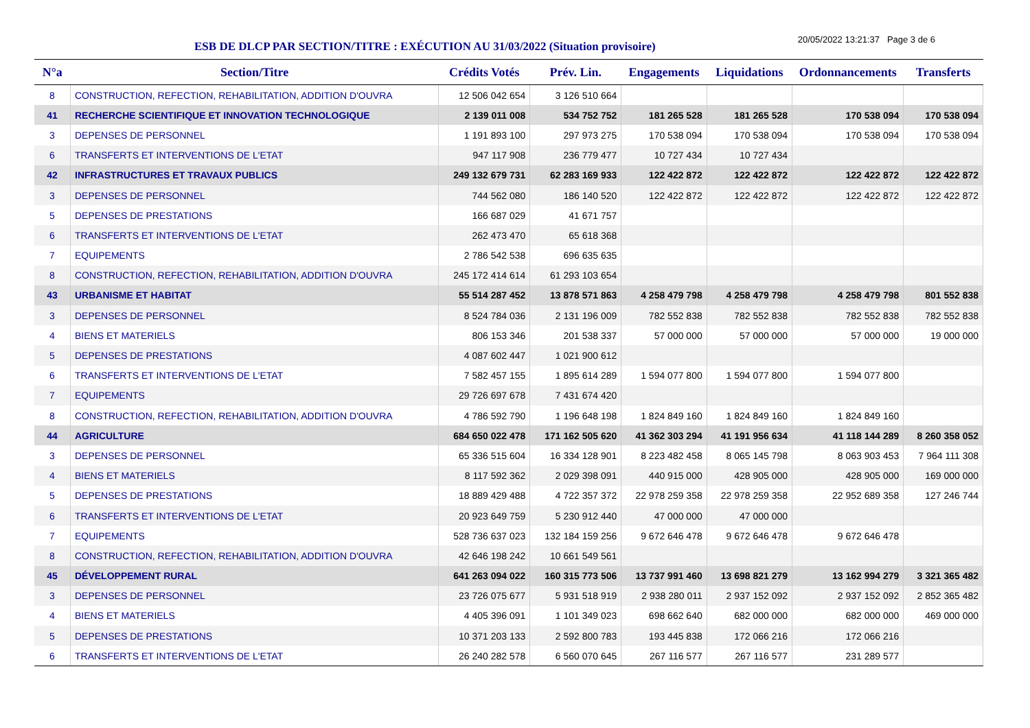ESB DE DLCP PAR SECTION/TITRE : EXÉCUTION AU 31/03/2022 (Situation provisoire)
20/05/2022 13:21:37 Page 3 de 6
| N°a | Section/Titre | Crédits Votés | Prév. Lin. | Engagements | Liquidations | Ordonnancements | Transferts |
| --- | --- | --- | --- | --- | --- | --- | --- |
| 8 | CONSTRUCTION, REFECTION, REHABILITATION, ADDITION D'OUVRA | 12 506 042 654 | 3 126 510 664 | | | | |
| 41 | RECHERCHE SCIENTIFIQUE ET INNOVATION TECHNOLOGIQUE | 2 139 011 008 | 534 752 752 | 181 265 528 | 181 265 528 | 170 538 094 | 170 538 094 |
| 3 | DEPENSES DE PERSONNEL | 1 191 893 100 | 297 973 275 | 170 538 094 | 170 538 094 | 170 538 094 | 170 538 094 |
| 6 | TRANSFERTS ET INTERVENTIONS DE L'ETAT | 947 117 908 | 236 779 477 | 10 727 434 | 10 727 434 | | |
| 42 | INFRASTRUCTURES ET TRAVAUX PUBLICS | 249 132 679 731 | 62 283 169 933 | 122 422 872 | 122 422 872 | 122 422 872 | 122 422 872 |
| 3 | DEPENSES DE PERSONNEL | 744 562 080 | 186 140 520 | 122 422 872 | 122 422 872 | 122 422 872 | 122 422 872 |
| 5 | DEPENSES DE PRESTATIONS | 166 687 029 | 41 671 757 | | | | |
| 6 | TRANSFERTS ET INTERVENTIONS DE L'ETAT | 262 473 470 | 65 618 368 | | | | |
| 7 | EQUIPEMENTS | 2 786 542 538 | 696 635 635 | | | | |
| 8 | CONSTRUCTION, REFECTION, REHABILITATION, ADDITION D'OUVRA | 245 172 414 614 | 61 293 103 654 | | | | |
| 43 | URBANISME ET HABITAT | 55 514 287 452 | 13 878 571 863 | 4 258 479 798 | 4 258 479 798 | 4 258 479 798 | 801 552 838 |
| 3 | DEPENSES DE PERSONNEL | 8 524 784 036 | 2 131 196 009 | 782 552 838 | 782 552 838 | 782 552 838 | 782 552 838 |
| 4 | BIENS ET MATERIELS | 806 153 346 | 201 538 337 | 57 000 000 | 57 000 000 | 57 000 000 | 19 000 000 |
| 5 | DEPENSES DE PRESTATIONS | 4 087 602 447 | 1 021 900 612 | | | | |
| 6 | TRANSFERTS ET INTERVENTIONS DE L'ETAT | 7 582 457 155 | 1 895 614 289 | 1 594 077 800 | 1 594 077 800 | 1 594 077 800 | |
| 7 | EQUIPEMENTS | 29 726 697 678 | 7 431 674 420 | | | | |
| 8 | CONSTRUCTION, REFECTION, REHABILITATION, ADDITION D'OUVRA | 4 786 592 790 | 1 196 648 198 | 1 824 849 160 | 1 824 849 160 | 1 824 849 160 | |
| 44 | AGRICULTURE | 684 650 022 478 | 171 162 505 620 | 41 362 303 294 | 41 191 956 634 | 41 118 144 289 | 8 260 358 052 |
| 3 | DEPENSES DE PERSONNEL | 65 336 515 604 | 16 334 128 901 | 8 223 482 458 | 8 065 145 798 | 8 063 903 453 | 7 964 111 308 |
| 4 | BIENS ET MATERIELS | 8 117 592 362 | 2 029 398 091 | 440 915 000 | 428 905 000 | 428 905 000 | 169 000 000 |
| 5 | DEPENSES DE PRESTATIONS | 18 889 429 488 | 4 722 357 372 | 22 978 259 358 | 22 978 259 358 | 22 952 689 358 | 127 246 744 |
| 6 | TRANSFERTS ET INTERVENTIONS DE L'ETAT | 20 923 649 759 | 5 230 912 440 | 47 000 000 | 47 000 000 | | |
| 7 | EQUIPEMENTS | 528 736 637 023 | 132 184 159 256 | 9 672 646 478 | 9 672 646 478 | 9 672 646 478 | |
| 8 | CONSTRUCTION, REFECTION, REHABILITATION, ADDITION D'OUVRA | 42 646 198 242 | 10 661 549 561 | | | | |
| 45 | DÉVELOPPEMENT RURAL | 641 263 094 022 | 160 315 773 506 | 13 737 991 460 | 13 698 821 279 | 13 162 994 279 | 3 321 365 482 |
| 3 | DEPENSES DE PERSONNEL | 23 726 075 677 | 5 931 518 919 | 2 938 280 011 | 2 937 152 092 | 2 937 152 092 | 2 852 365 482 |
| 4 | BIENS ET MATERIELS | 4 405 396 091 | 1 101 349 023 | 698 662 640 | 682 000 000 | 682 000 000 | 469 000 000 |
| 5 | DEPENSES DE PRESTATIONS | 10 371 203 133 | 2 592 800 783 | 193 445 838 | 172 066 216 | 172 066 216 | |
| 6 | TRANSFERTS ET INTERVENTIONS DE L'ETAT | 26 240 282 578 | 6 560 070 645 | 267 116 577 | 267 116 577 | 231 289 577 | |